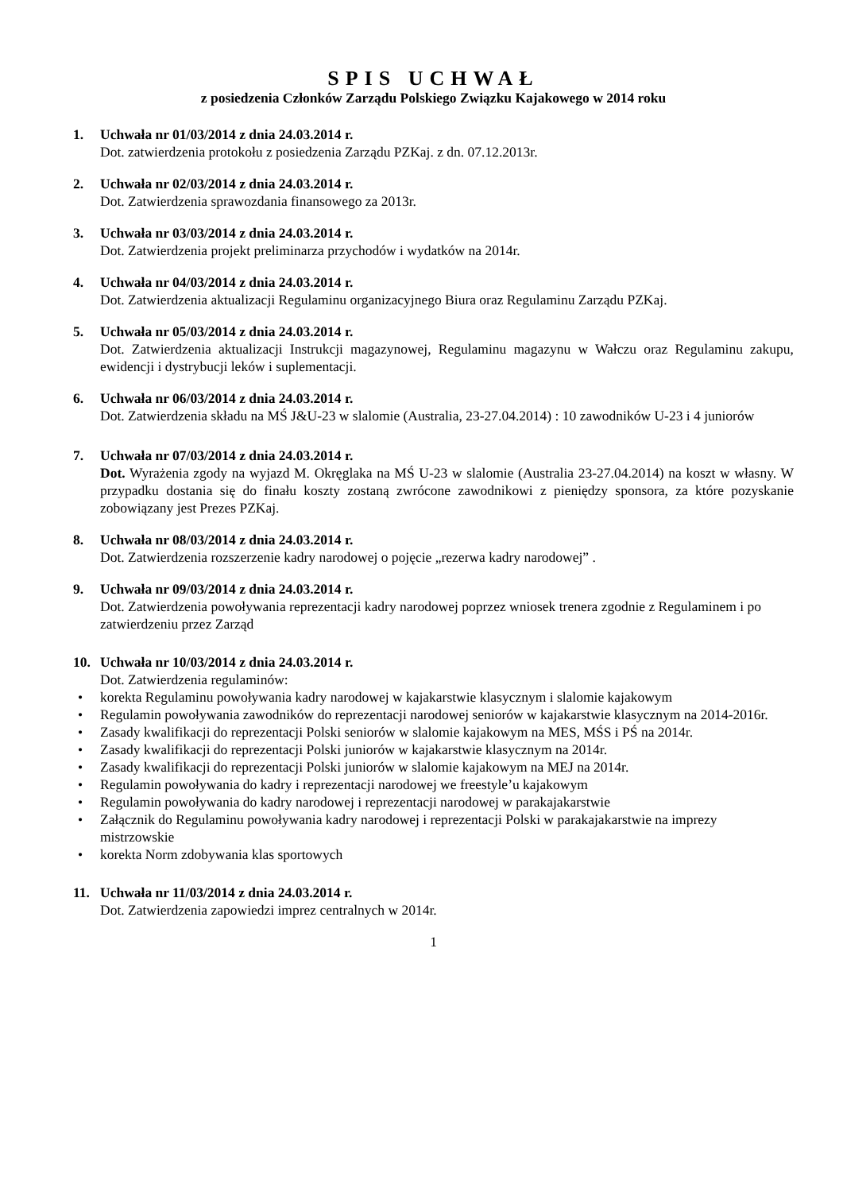SPIS UCHWAŁ
z posiedzenia Członków Zarządu Polskiego Związku Kajakowego w 2014 roku
1. Uchwała nr 01/03/2014 z dnia 24.03.2014 r.
Dot. zatwierdzenia protokołu z posiedzenia Zarządu PZKaj. z dn. 07.12.2013r.
2. Uchwała nr 02/03/2014 z dnia 24.03.2014 r.
Dot. Zatwierdzenia sprawozdania finansowego za 2013r.
3. Uchwała nr 03/03/2014 z dnia 24.03.2014 r.
Dot. Zatwierdzenia projekt preliminarza przychodów i wydatków na 2014r.
4. Uchwała nr 04/03/2014 z dnia 24.03.2014 r.
Dot. Zatwierdzenia aktualizacji Regulaminu organizacyjnego Biura oraz Regulaminu Zarządu PZKaj.
5. Uchwała nr 05/03/2014 z dnia 24.03.2014 r.
Dot. Zatwierdzenia aktualizacji Instrukcji magazynowej, Regulaminu magazynu w Wałczu oraz Regulaminu zakupu, ewidencji i dystrybucji leków i suplementacji.
6. Uchwała nr 06/03/2014 z dnia 24.03.2014 r.
Dot. Zatwierdzenia składu na MŚ J&U-23 w slalomie (Australia, 23-27.04.2014) : 10 zawodników U-23 i 4 juniorów
7. Uchwała nr 07/03/2014 z dnia 24.03.2014 r.
Dot. Wyrażenia zgody na wyjazd M. Okręglaka na MŚ U-23 w slalomie (Australia 23-27.04.2014) na koszt w własny. W przypadku dostania się do finału koszty zostaną zwrócone zawodnikowi z pieniędzy sponsora, za które pozyskanie zobowiązany jest Prezes PZKaj.
8. Uchwała nr 08/03/2014 z dnia 24.03.2014 r.
Dot. Zatwierdzenia rozszerzenie kadry narodowej o pojęcie „rezerwa kadry narodowej” .
9. Uchwała nr 09/03/2014 z dnia 24.03.2014 r.
Dot. Zatwierdzenia powoływania reprezentacji kadry narodowej poprzez wniosek trenera zgodnie z Regulaminem i po zatwierdzeniu przez Zarząd
10. Uchwała nr 10/03/2014 z dnia 24.03.2014 r.
Dot. Zatwierdzenia regulaminów:
• korekta Regulaminu powoływania kadry narodowej w kajakarstwie klasycznym i slalomie kajakowym
• Regulamin powoływania zawodników do reprezentacji narodowej seniorów w kajakarstwie klasycznym na 2014-2016r.
• Zasady kwalifikacji do reprezentacji Polski seniorów w slalomie kajakowym na MES, MŚS i PŚ na 2014r.
• Zasady kwalifikacji do reprezentacji Polski juniorów w kajakarstwie klasycznym na 2014r.
• Zasady kwalifikacji do reprezentacji Polski juniorów w slalomie kajakowym na MEJ na 2014r.
• Regulamin powoływania do kadry i reprezentacji narodowej we freestyle’u kajakowym
• Regulamin powoływania do kadry narodowej i reprezentacji narodowej w parakajakarstwie
• Załącznik do Regulaminu powoływania kadry narodowej i reprezentacji Polski w parakajakarstwie na imprezy mistrzowskie
• korekta Norm zdobywania klas sportowych
11. Uchwała nr 11/03/2014 z dnia 24.03.2014 r.
Dot. Zatwierdzenia zapowiedzi imprez centralnych w 2014r.
1